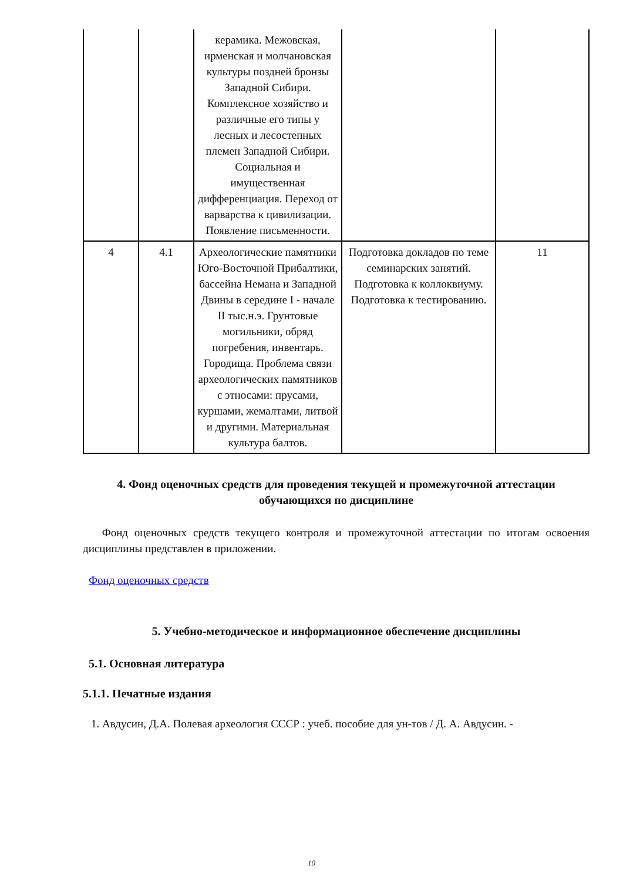| | | керамика. Межовская, ирменская и молчановская культуры поздней бронзы Западной Сибири. Комплексное хозяйство и различные его типы у лесных и лесостепных племен Западной Сибири. Социальная и имущественная дифференциация. Переход от варварства к цивилизации. Появление письменности. | | |
| 4 | 4.1 | Археологические памятники Юго-Восточной Прибалтики, бассейна Немана и Западной Двины в середине I - начале II тыс.н.э. Грунтовые могильники, обряд погребения, инвентарь. Городища. Проблема связи археологических памятников с этносами: прусами, куршами, жемалтами, литвой и другими. Материальная культура балтов. | Подготовка докладов по теме семинарских занятий. Подготовка к коллоквиуму. Подготовка к тестированию. | 11 |
4. Фонд оценочных средств для проведения текущей и промежуточной аттестации обучающихся по дисциплине
Фонд оценочных средств текущего контроля и промежуточной аттестации по итогам освоения дисциплины представлен в приложении.
Фонд оценочных средств
5. Учебно-методическое и информационное обеспечение дисциплины
5.1. Основная литература
5.1.1. Печатные издания
1. Авдусин, Д.А. Полевая археология СССР : учеб. пособие для ун-тов / Д. А. Авдусин. -
10